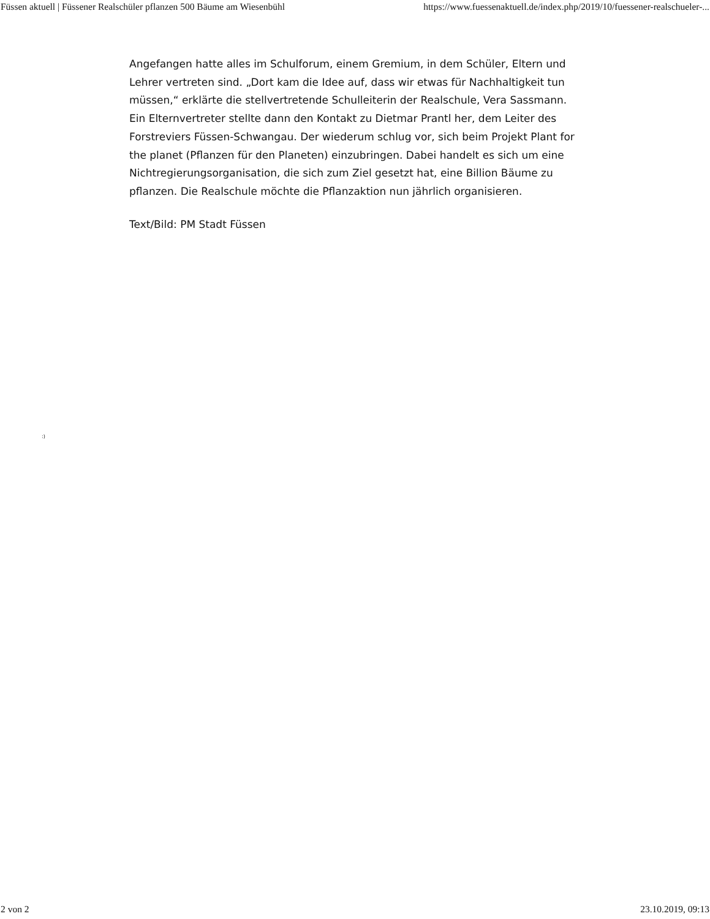Füssen aktuell | Füssener Realschüler pflanzen 500 Bäume am Wiesenbühl https://www.fuessenaktuell.de/index.php/2019/10/fuessener-realschueler-...
Angefangen hatte alles im Schulforum, einem Gremium, in dem Schüler, Eltern und Lehrer vertreten sind. „Dort kam die Idee auf, dass wir etwas für Nachhaltigkeit tun müssen,“ erklärte die stellvertretende Schulleiterin der Realschule, Vera Sassmann. Ein Elternvertreter stellte dann den Kontakt zu Dietmar Prantl her, dem Leiter des Forstreviers Füssen-Schwangau. Der wiederum schlug vor, sich beim Projekt Plant for the planet (Pflanzen für den Planeten) einzubringen. Dabei handelt es sich um eine Nichtregierungsorganisation, die sich zum Ziel gesetzt hat, eine Billion Bäume zu pflanzen. Die Realschule möchte die Pflanzaktion nun jährlich organisieren.
Text/Bild: PM Stadt Füssen
:)
2 von 2 23.10.2019, 09:13